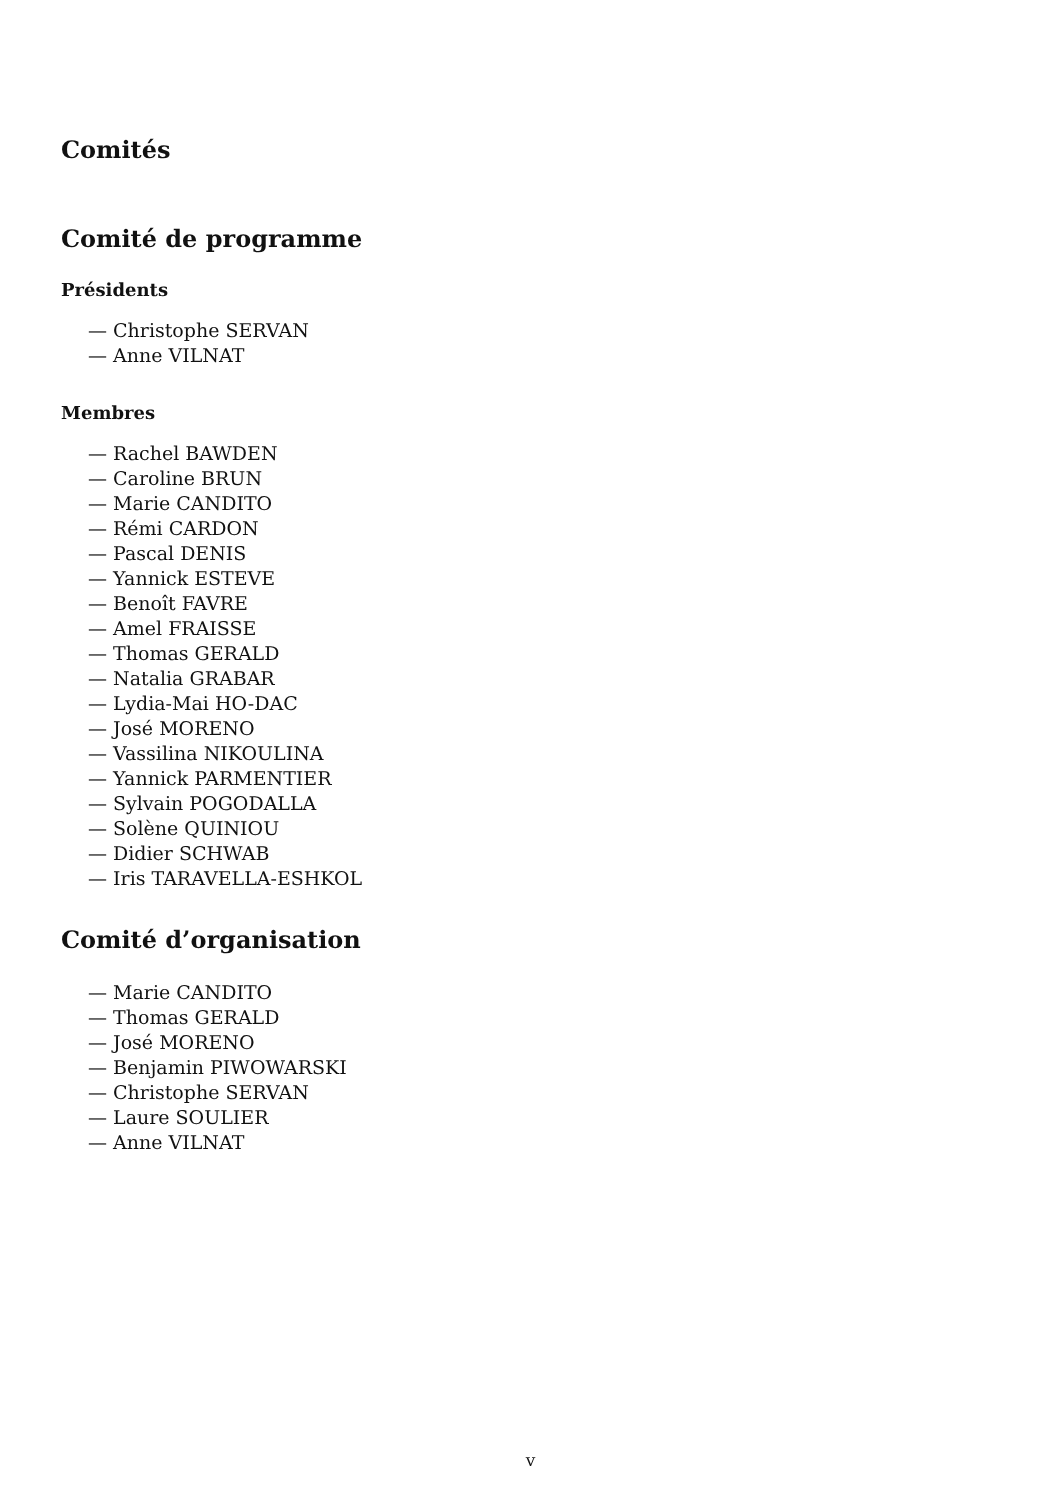Comités
Comité de programme
Présidents
— Christophe SERVAN
— Anne VILNAT
Membres
— Rachel BAWDEN
— Caroline BRUN
— Marie CANDITO
— Rémi CARDON
— Pascal DENIS
— Yannick ESTEVE
— Benoît FAVRE
— Amel FRAISSE
— Thomas GERALD
— Natalia GRABAR
— Lydia-Mai HO-DAC
— José MORENO
— Vassilina NIKOULINA
— Yannick PARMENTIER
— Sylvain POGODALLA
— Solène QUINIOU
— Didier SCHWAB
— Iris TARAVELLA-ESHKOL
Comité d’organisation
— Marie CANDITO
— Thomas GERALD
— José MORENO
— Benjamin PIWOWARSKI
— Christophe SERVAN
— Laure SOULIER
— Anne VILNAT
v